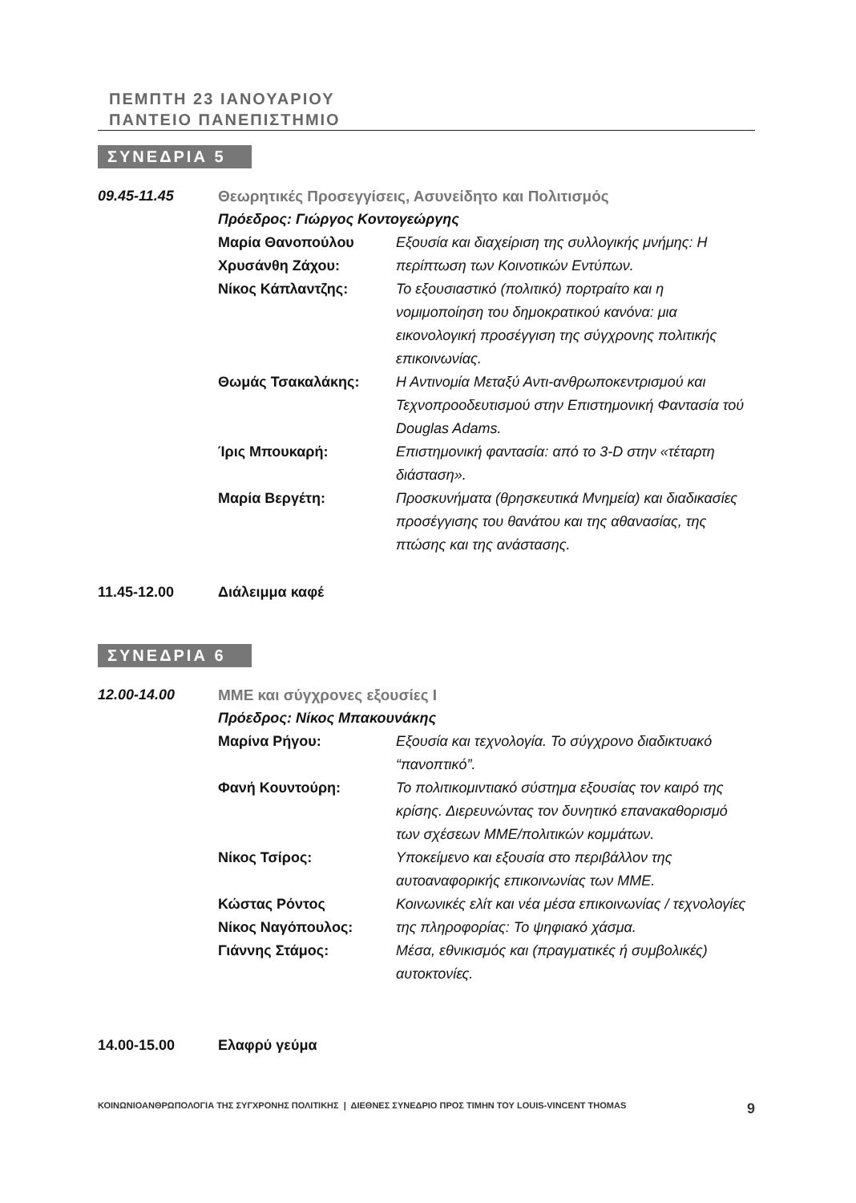ΠΕΜΠΤΗ 23 ΙΑΝΟΥΑΡΙΟΥ
ΠΑΝΤΕΙΟ ΠΑΝΕΠΙΣΤΗΜΙΟ
ΣΥΝΕΔΡΙΑ 5
09.45-11.45 Θεωρητικές Προσεγγίσεις, Ασυνείδητο και Πολιτισμός
Πρόεδρος: Γιώργος Κοντογεώργης
Μαρία Θανοπούλου
Χρυσάνθη Ζάχου:
Εξουσία και διαχείριση της συλλογικής μνήμης: Η περίπτωση των Κοινοτικών Εντύπων.
Νίκος Κάπλαντζης: Το εξουσιαστικό (πολιτικό) πορτραίτο και η νομιμοποίηση του δημοκρατικού κανόνα: μια εικονολογική προσέγγιση της σύγχρονης πολιτικής επικοινωνίας.
Θωμάς Τσακαλάκης: Η Αντινομία Μεταξύ Αντι-ανθρωποκεντρισμού και Τεχνοπροοδευτισμού στην Επιστημονική Φαντασία τού Douglas Adams.
Ίρις Μπουκαρή: Επιστημονική φαντασία: από το 3-D στην «τέταρτη διάσταση».
Μαρία Βεργέτη: Προσκυνήματα (θρησκευτικά Μνημεία) και διαδικασίες προσέγγισης του θανάτου και της αθανασίας, της πτώσης και της ανάστασης.
11.45-12.00 Διάλειμμα καφέ
ΣΥΝΕΔΡΙΑ 6
12.00-14.00 ΜΜΕ και σύγχρονες εξουσίες Ι
Πρόεδρος: Νίκος Μπακουνάκης
Μαρίνα Ρήγου: Εξουσία και τεχνολογία. Το σύγχρονο διαδικτυακό “πανοπτικό”.
Φανή Κουντούρη: Το πολιτικομιντιακό σύστημα εξουσίας τον καιρό της κρίσης. Διερευνώντας τον δυνητικό επανακαθορισμό των σχέσεων ΜΜΕ/πολιτικών κομμάτων.
Νίκος Τσίρος: Υποκείμενο και εξουσία στο περιβάλλον της αυτοαναφορικής επικοινωνίας των ΜΜΕ.
Κώστας Ρόντος
Νίκος Ναγόπουλος:
Κοινωνικές ελίτ και νέα μέσα επικοινωνίας / τεχνολογίες της πληροφορίας: Το ψηφιακό χάσμα.
Γιάννης Στάμος: Μέσα, εθνικισμός και (πραγματικές ή συμβολικές) αυτοκτονίες.
14.00-15.00 Ελαφρύ γεύμα
ΚΟΙΝΩΝΙΟΑΝΘΡΩΠΟΛΟΓΙΑ ΤΗΣ ΣΥΓΧΡΟΝΗΣ ΠΟΛΙΤΙΚΗΣ | ΔΙΕΘΝΕΣ ΣΥΝΕΔΡΙΟ ΠΡΟΣ ΤΙΜΗΝ ΤΟΥ LOUIS-VINCENT THOMAS 9